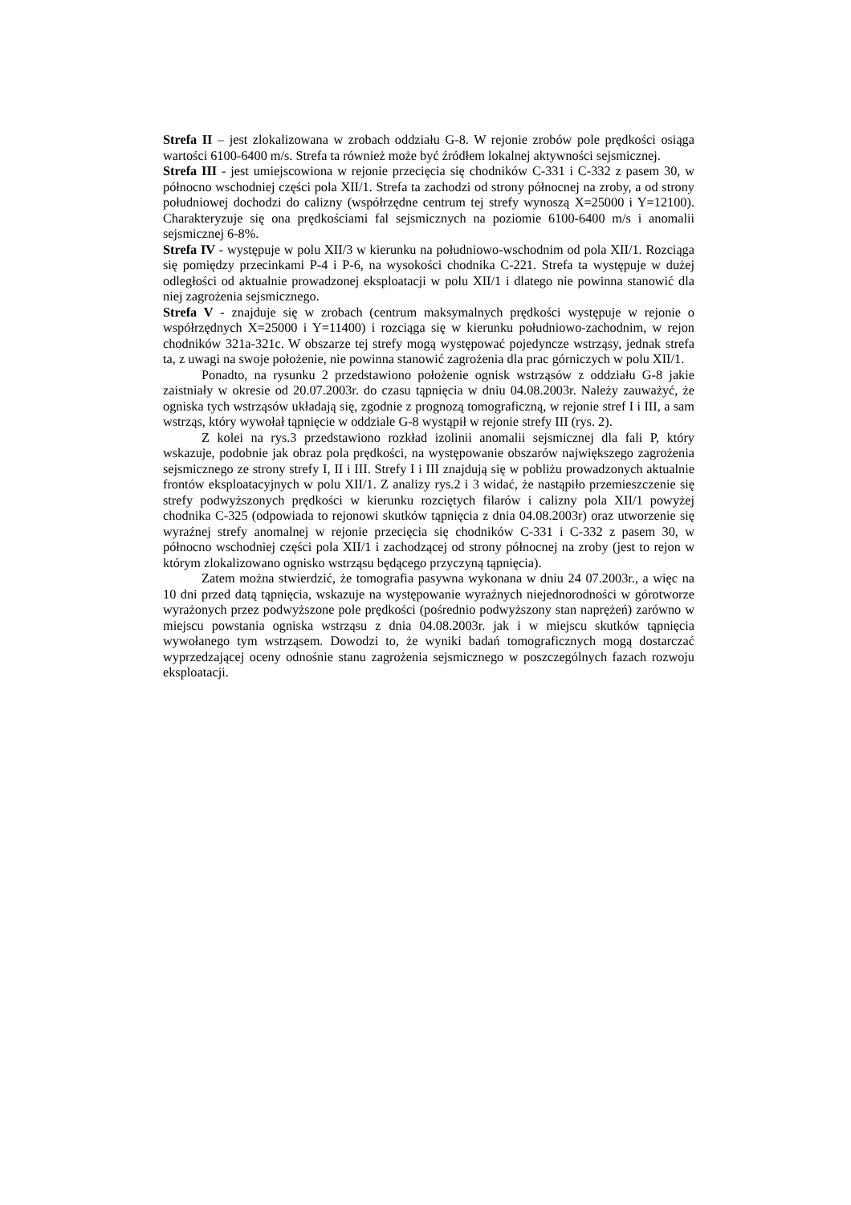Strefa II – jest zlokalizowana w zrobach oddziału G-8. W rejonie zrobów pole prędkości osiąga wartości 6100-6400 m/s. Strefa ta również może być źródłem lokalnej aktywności sejsmicznej.
Strefa III - jest umiejscowiona w rejonie przecięcia się chodników C-331 i C-332 z pasem 30, w północno wschodniej części pola XII/1. Strefa ta zachodzi od strony północnej na zroby, a od strony południowej dochodzi do calizny (współrzędne centrum tej strefy wynoszą X=25000 i Y=12100). Charakteryzuje się ona prędkościami fal sejsmicznych na poziomie 6100-6400 m/s i anomalii sejsmicznej 6-8%.
Strefa IV - występuje w polu XII/3 w kierunku na południowo-wschodnim od pola XII/1. Rozciąga się pomiędzy przecinkami P-4 i P-6, na wysokości chodnika C-221. Strefa ta występuje w dużej odległości od aktualnie prowadzonej eksploatacji w polu XII/1 i dlatego nie powinna stanowić dla niej zagrożenia sejsmicznego.
Strefa V - znajduje się w zrobach (centrum maksymalnych prędkości występuje w rejonie o współrzędnych X=25000 i Y=11400) i rozciąga się w kierunku południowo-zachodnim, w rejon chodników 321a-321c. W obszarze tej strefy mogą występować pojedyncze wstrząsy, jednak strefa ta, z uwagi na swoje położenie, nie powinna stanowić zagrożenia dla prac górniczych w polu XII/1.
Ponadto, na rysunku 2 przedstawiono położenie ognisk wstrząsów z oddziału G-8 jakie zaistniały w okresie od 20.07.2003r. do czasu tąpnięcia w dniu 04.08.2003r. Należy zauważyć, że ogniska tych wstrząsów układają się, zgodnie z prognozą tomograficzną, w rejonie stref I i III, a sam wstrząs, który wywołał tąpnięcie w oddziale G-8 wystąpił w rejonie strefy III (rys. 2).
Z kolei na rys.3 przedstawiono rozkład izolinii anomalii sejsmicznej dla fali P, który wskazuje, podobnie jak obraz pola prędkości, na występowanie obszarów największego zagrożenia sejsmicznego ze strony strefy I, II i III. Strefy I i III znajdują się w pobliżu prowadzonych aktualnie frontów eksploatacyjnych w polu XII/1. Z analizy rys.2 i 3 widać, że nastąpiło przemieszczenie się strefy podwyższonych prędkości w kierunku rozciętych filarów i calizny pola XII/1 powyżej chodnika C-325 (odpowiada to rejonowi skutków tąpnięcia z dnia 04.08.2003r) oraz utworzenie się wyraźnej strefy anomalnej w rejonie przecięcia się chodników C-331 i C-332 z pasem 30, w północno wschodniej części pola XII/1 i zachodzącej od strony północnej na zroby (jest to rejon w którym zlokalizowano ognisko wstrząsu będącego przyczyną tąpnięcia).
Zatem można stwierdzić, że tomografia pasywna wykonana w dniu 24 07.2003r., a więc na 10 dni przed datą tąpnięcia, wskazuje na występowanie wyraźnych niejednorodności w górotworze wyrażonych przez podwyższone pole prędkości (pośrednio podwyższony stan naprężeń) zarówno w miejscu powstania ogniska wstrząsu z dnia 04.08.2003r. jak i w miejscu skutków tąpnięcia wywołanego tym wstrząsem. Dowodzi to, że wyniki badań tomograficznych mogą dostarczać wyprzedzającej oceny odnośnie stanu zagrożenia sejsmicznego w poszczególnych fazach rozwoju eksploatacji.